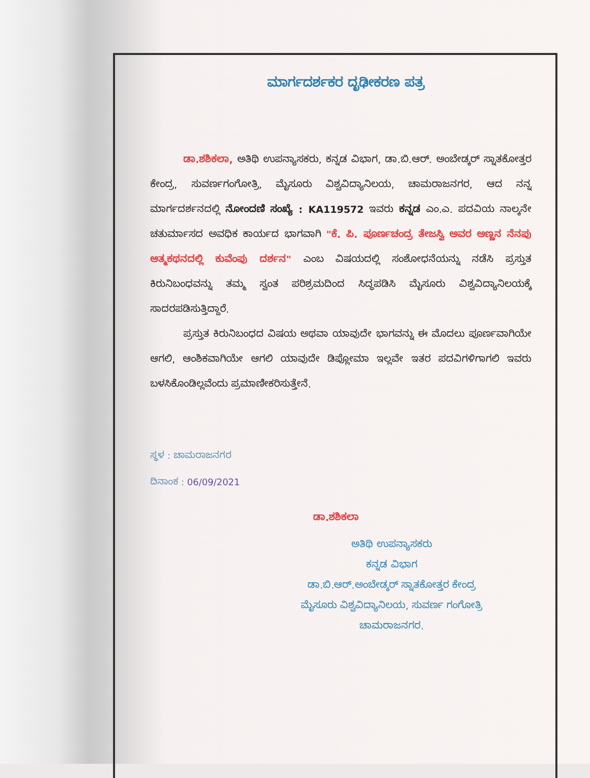ಮಾರ್ಗದರ್ಶಕರ ದೃಢೀಕರಣ ಪತ್ರ
ಡಾ.ಶಶಿಕಲಾ, ಅತಿಥಿ ಉಪನ್ಯಾಸಕರು, ಕನ್ನಡ ವಿಭಾಗ, ಡಾ.ಬಿ.ಆರ್. ಅಂಬೇಡ್ಕರ್ ಸ್ನಾತಕೋತ್ತರ ಕೇಂದ್ರ, ಸುವರ್ಣಗಂಗೋತ್ರಿ, ಮೈಸೂರು ವಿಶ್ವವಿದ್ಯಾನಿಲಯ, ಚಾಮರಾಜನಗರ, ಆದ ನನ್ನ ಮಾರ್ಗದರ್ಶನದಲ್ಲಿ ನೋಂದಣಿ ಸಂಖ್ಯೆ : KA119572 ಇವರು ಕನ್ನಡ ಎಂ.ಎ. ಪದವಿಯ ನಾಲ್ಕನೇ ಚತುರ್ಮಾಸದ ಅವಧಿಕ ಕಾರ್ಯದ ಭಾಗವಾಗಿ "ಕೆ. ಪಿ. ಪೂರ್ಣಚಂದ್ರ ತೇಜಸ್ವಿ ಅವರ ಅಣ್ಣನ ನೆನಪು ಆತ್ಮಕಥನದಲ್ಲಿ ಕುವೆಂಪು ದರ್ಶನ" ಎಂಬ ವಿಷಯದಲ್ಲಿ ಸಂಶೋಧನೆಯನ್ನು ನಡೆಸಿ ಪ್ರಸ್ತುತ ಕಿರುನಿಬಂಧವನ್ನು ತಮ್ಮ ಸ್ವಂತ ಪರಿಶ್ರಮದಿಂದ ಸಿದ್ಧಪಡಿಸಿ ಮೈಸೂರು ವಿಶ್ವವಿದ್ಯಾನಿಲಯಕ್ಕೆ ಸಾದರಪಡಿಸುತ್ತಿದ್ದಾರೆ.
ಪ್ರಸ್ತುತ ಕಿರುನಿಬಂಧದ ವಿಷಯ ಅಥವಾ ಯಾವುದೇ ಭಾಗವನ್ನು ಈ ಮೊದಲು ಪೂರ್ಣವಾಗಿಯೇ ಆಗಲಿ, ಆಂಶಿಕವಾಗಿಯೇ ಆಗಲಿ ಯಾವುದೇ ಡಿಪ್ಲೋಮಾ ಇಲ್ಲವೇ ಇತರ ಪದವಿಗಳಿಗಾಗಲಿ ಇವರು ಬಳಸಿಕೊಂಡಿಲ್ಲವೆಂದು ಪ್ರಮಾಣೀಕರಿಸುತ್ತೇನೆ.
ಸ್ಥಳ : ಚಾಮರಾಜನಗರ
ದಿನಾಂಕ : 06/09/2021
ಡಾ.ಶಶಿಕಲಾ
ಅತಿಥಿ ಉಪನ್ಯಾಸಕರು
ಕನ್ನಡ ವಿಭಾಗ
ಡಾ.ಬಿ.ಆರ್.ಅಂಬೇಡ್ಕರ್ ಸ್ನಾತಕೋತ್ತರ ಕೇಂದ್ರ
ಮೈಸೂರು ವಿಶ್ವವಿದ್ಯಾನಿಲಯ, ಸುವರ್ಣ ಗಂಗೋತ್ರಿ
ಚಾಮರಾಜನಗರ.